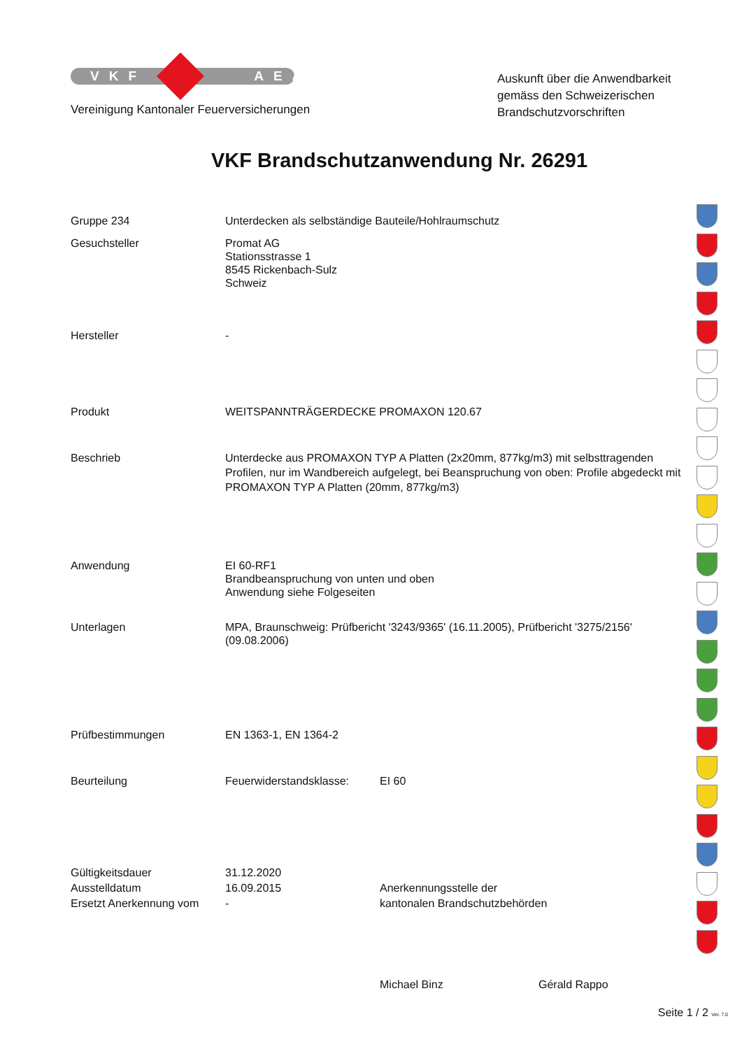VKF AEAI
Vereinigung Kantonaler Feuerversicherungen
Auskunft über die Anwendbarkeit gemäss den Schweizerischen Brandschutzvorschriften
VKF Brandschutzanwendung Nr. 26291
Gruppe 234 Unterdecken als selbständige Bauteile/Hohlraumschutz
Gesuchsteller Promat AG
Stationsstrasse 1
8545 Rickenbach-Sulz
Schweiz
Hersteller -
Produkt WEITSPANNTRÄGERDECKE PROMAXON 120.67
Beschrieb Unterdecke aus PROMAXON TYP A Platten (2x20mm, 877kg/m3) mit selbsttragenden Profilen, nur im Wandbereich aufgelegt, bei Beanspruchung von oben: Profile abgedeckt mit PROMAXON TYP A Platten (20mm, 877kg/m3)
Anwendung EI 60-RF1
Brandbeanspruchung von unten und oben
Anwendung siehe Folgeseiten
Unterlagen MPA, Braunschweig: Prüfbericht '3243/9365' (16.11.2005), Prüfbericht '3275/2156' (09.08.2006)
Prüfbestimmungen EN 1363-1, EN 1364-2
Beurteilung Feuerwiderstandsklasse: EI 60
Gültigkeitsdauer
Ausstelldatum
Ersetzt Anerkennung vom
31.12.2020
16.09.2015
-
Anerkennungsstelle der
kantonalen Brandschutzbehörden
Michael Binz Gérald Rappo
Seite 1 / 2 Ver. 7.0